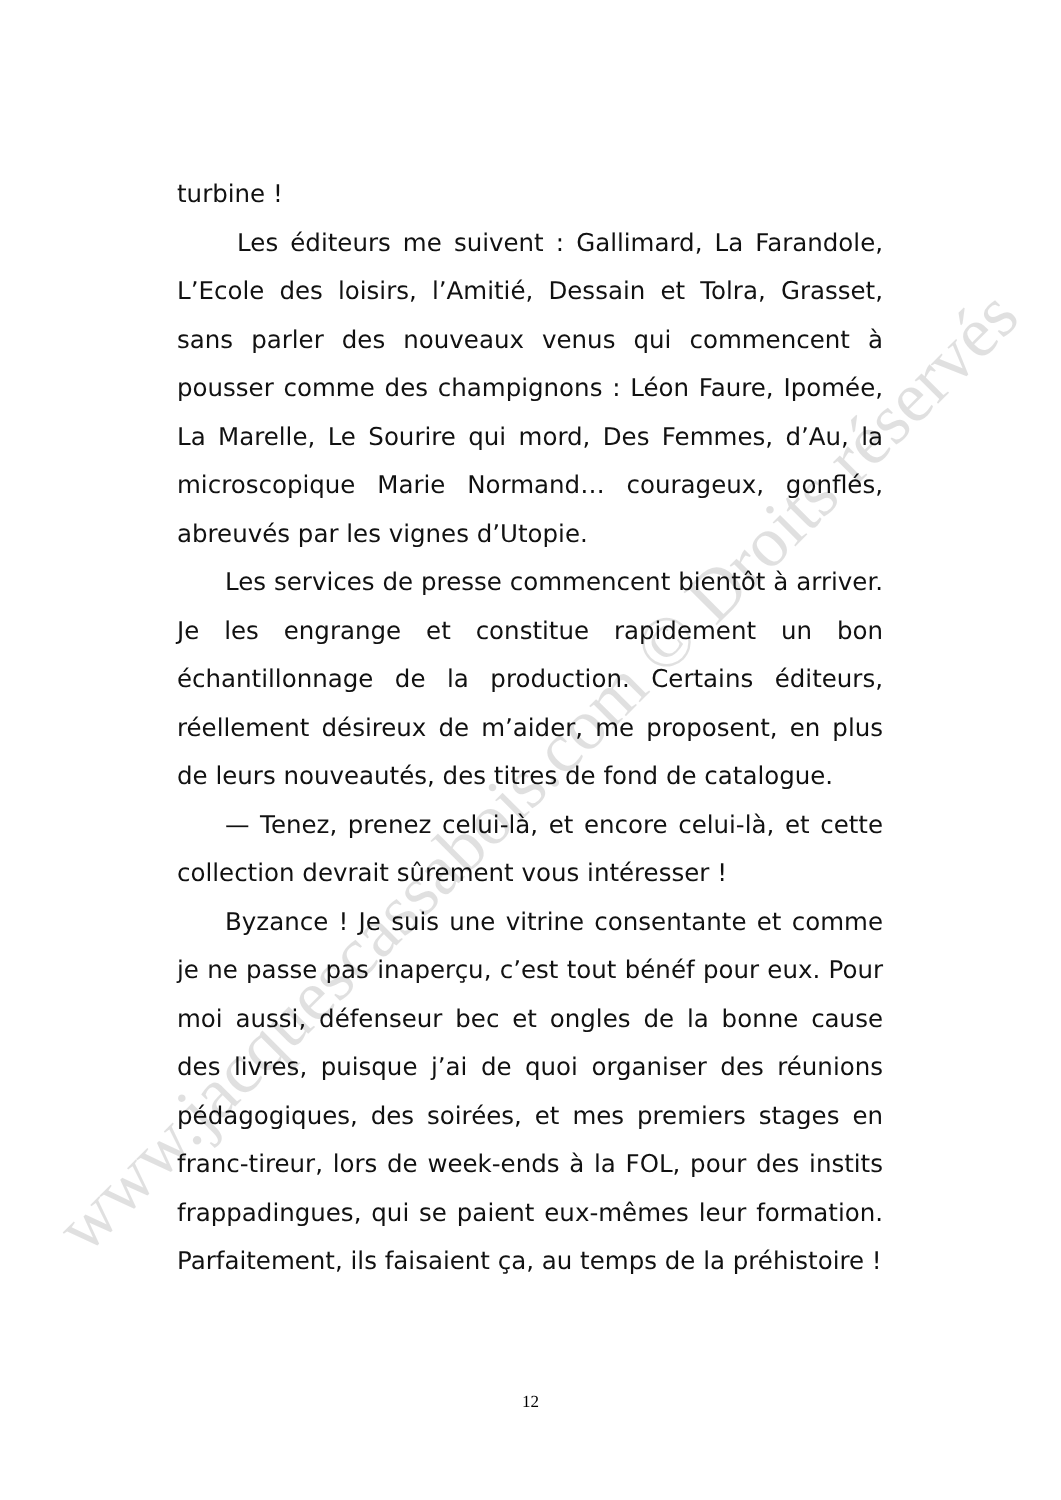turbine !
Les éditeurs me suivent : Gallimard, La Farandole, L’Ecole des loisirs, l’Amitié, Dessain et Tolra, Grasset, sans parler des nouveaux venus qui commencent à pousser comme des champignons : Léon Faure, Ipomée, La Marelle, Le Sourire qui mord, Des Femmes, d’Au, la microscopique Marie Normand… courageux, gonflés, abreuvés par les vignes d’Utopie.
Les services de presse commencent bientôt à arriver. Je les engrange et constitue rapidement un bon échantillonnage de la production. Certains éditeurs, réellement désireux de m’aider, me proposent, en plus de leurs nouveautés, des titres de fond de catalogue.
— Tenez, prenez celui-là, et encore celui-là, et cette collection devrait sûrement vous intéresser !
Byzance ! Je suis une vitrine consentante et comme je ne passe pas inaperçu, c’est tout bénéf pour eux. Pour moi aussi, défenseur bec et ongles de la bonne cause des livres, puisque j’ai de quoi organiser des réunions pédagogiques, des soirées, et mes premiers stages en franc-tireur, lors de week-ends à la FOL, pour des instits frappadingues, qui se paient eux-mêmes leur formation. Parfaitement, ils faisaient ça, au temps de la préhistoire !
www.jacquescassabois.com © Droits réservés
12